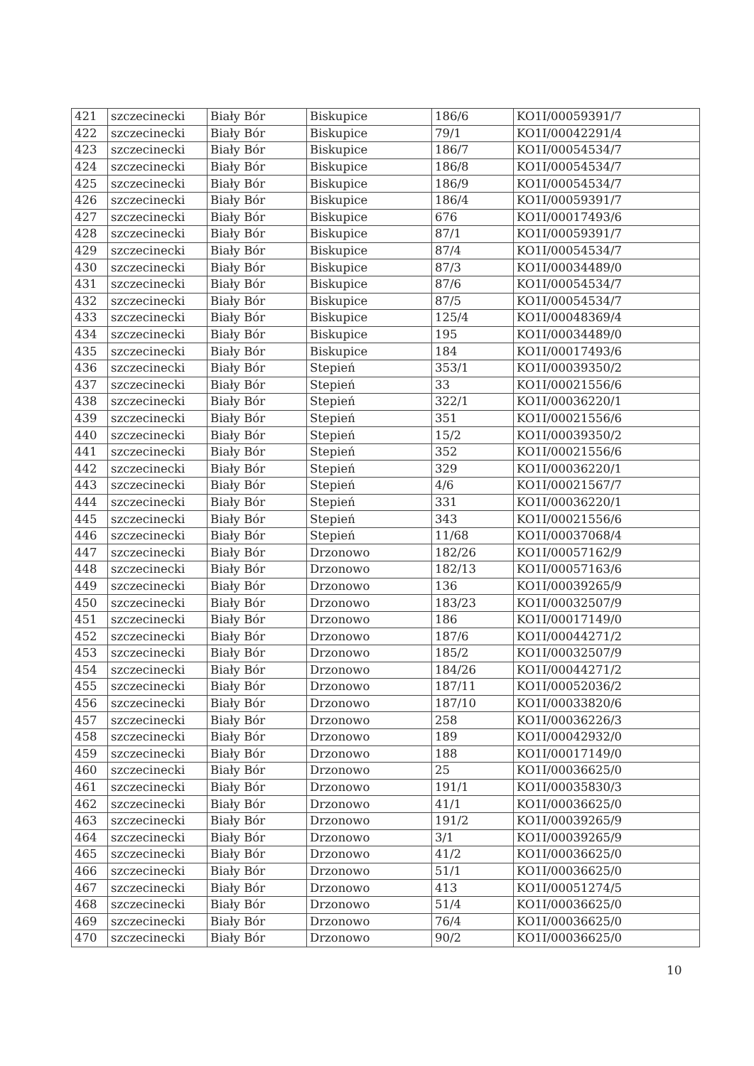| 421 | szczecinecki | Biały Bór | Biskupice | 186/6 | KO1I/00059391/7 |
| 422 | szczecinecki | Biały Bór | Biskupice | 79/1 | KO1I/00042291/4 |
| 423 | szczecinecki | Biały Bór | Biskupice | 186/7 | KO1I/00054534/7 |
| 424 | szczecinecki | Biały Bór | Biskupice | 186/8 | KO1I/00054534/7 |
| 425 | szczecinecki | Biały Bór | Biskupice | 186/9 | KO1I/00054534/7 |
| 426 | szczecinecki | Biały Bór | Biskupice | 186/4 | KO1I/00059391/7 |
| 427 | szczecinecki | Biały Bór | Biskupice | 676 | KO1I/00017493/6 |
| 428 | szczecinecki | Biały Bór | Biskupice | 87/1 | KO1I/00059391/7 |
| 429 | szczecinecki | Biały Bór | Biskupice | 87/4 | KO1I/00054534/7 |
| 430 | szczecinecki | Biały Bór | Biskupice | 87/3 | KO1I/00034489/0 |
| 431 | szczecinecki | Biały Bór | Biskupice | 87/6 | KO1I/00054534/7 |
| 432 | szczecinecki | Biały Bór | Biskupice | 87/5 | KO1I/00054534/7 |
| 433 | szczecinecki | Biały Bór | Biskupice | 125/4 | KO1I/00048369/4 |
| 434 | szczecinecki | Biały Bór | Biskupice | 195 | KO1I/00034489/0 |
| 435 | szczecinecki | Biały Bór | Biskupice | 184 | KO1I/00017493/6 |
| 436 | szczecinecki | Biały Bór | Stepień | 353/1 | KO1I/00039350/2 |
| 437 | szczecinecki | Biały Bór | Stepień | 33 | KO1I/00021556/6 |
| 438 | szczecinecki | Biały Bór | Stepień | 322/1 | KO1I/00036220/1 |
| 439 | szczecinecki | Biały Bór | Stepień | 351 | KO1I/00021556/6 |
| 440 | szczecinecki | Biały Bór | Stepień | 15/2 | KO1I/00039350/2 |
| 441 | szczecinecki | Biały Bór | Stepień | 352 | KO1I/00021556/6 |
| 442 | szczecinecki | Biały Bór | Stepień | 329 | KO1I/00036220/1 |
| 443 | szczecinecki | Biały Bór | Stepień | 4/6 | KO1I/00021567/7 |
| 444 | szczecinecki | Biały Bór | Stepień | 331 | KO1I/00036220/1 |
| 445 | szczecinecki | Biały Bór | Stepień | 343 | KO1I/00021556/6 |
| 446 | szczecinecki | Biały Bór | Stepień | 11/68 | KO1I/00037068/4 |
| 447 | szczecinecki | Biały Bór | Drzonowo | 182/26 | KO1I/00057162/9 |
| 448 | szczecinecki | Biały Bór | Drzonowo | 182/13 | KO1I/00057163/6 |
| 449 | szczecinecki | Biały Bór | Drzonowo | 136 | KO1I/00039265/9 |
| 450 | szczecinecki | Biały Bór | Drzonowo | 183/23 | KO1I/00032507/9 |
| 451 | szczecinecki | Biały Bór | Drzonowo | 186 | KO1I/00017149/0 |
| 452 | szczecinecki | Biały Bór | Drzonowo | 187/6 | KO1I/00044271/2 |
| 453 | szczecinecki | Biały Bór | Drzonowo | 185/2 | KO1I/00032507/9 |
| 454 | szczecinecki | Biały Bór | Drzonowo | 184/26 | KO1I/00044271/2 |
| 455 | szczecinecki | Biały Bór | Drzonowo | 187/11 | KO1I/00052036/2 |
| 456 | szczecinecki | Biały Bór | Drzonowo | 187/10 | KO1I/00033820/6 |
| 457 | szczecinecki | Biały Bór | Drzonowo | 258 | KO1I/00036226/3 |
| 458 | szczecinecki | Biały Bór | Drzonowo | 189 | KO1I/00042932/0 |
| 459 | szczecinecki | Biały Bór | Drzonowo | 188 | KO1I/00017149/0 |
| 460 | szczecinecki | Biały Bór | Drzonowo | 25 | KO1I/00036625/0 |
| 461 | szczecinecki | Biały Bór | Drzonowo | 191/1 | KO1I/00035830/3 |
| 462 | szczecinecki | Biały Bór | Drzonowo | 41/1 | KO1I/00036625/0 |
| 463 | szczecinecki | Biały Bór | Drzonowo | 191/2 | KO1I/00039265/9 |
| 464 | szczecinecki | Biały Bór | Drzonowo | 3/1 | KO1I/00039265/9 |
| 465 | szczecinecki | Biały Bór | Drzonowo | 41/2 | KO1I/00036625/0 |
| 466 | szczecinecki | Biały Bór | Drzonowo | 51/1 | KO1I/00036625/0 |
| 467 | szczecinecki | Biały Bór | Drzonowo | 413 | KO1I/00051274/5 |
| 468 | szczecinecki | Biały Bór | Drzonowo | 51/4 | KO1I/00036625/0 |
| 469 | szczecinecki | Biały Bór | Drzonowo | 76/4 | KO1I/00036625/0 |
| 470 | szczecinecki | Biały Bór | Drzonowo | 90/2 | KO1I/00036625/0 |
10